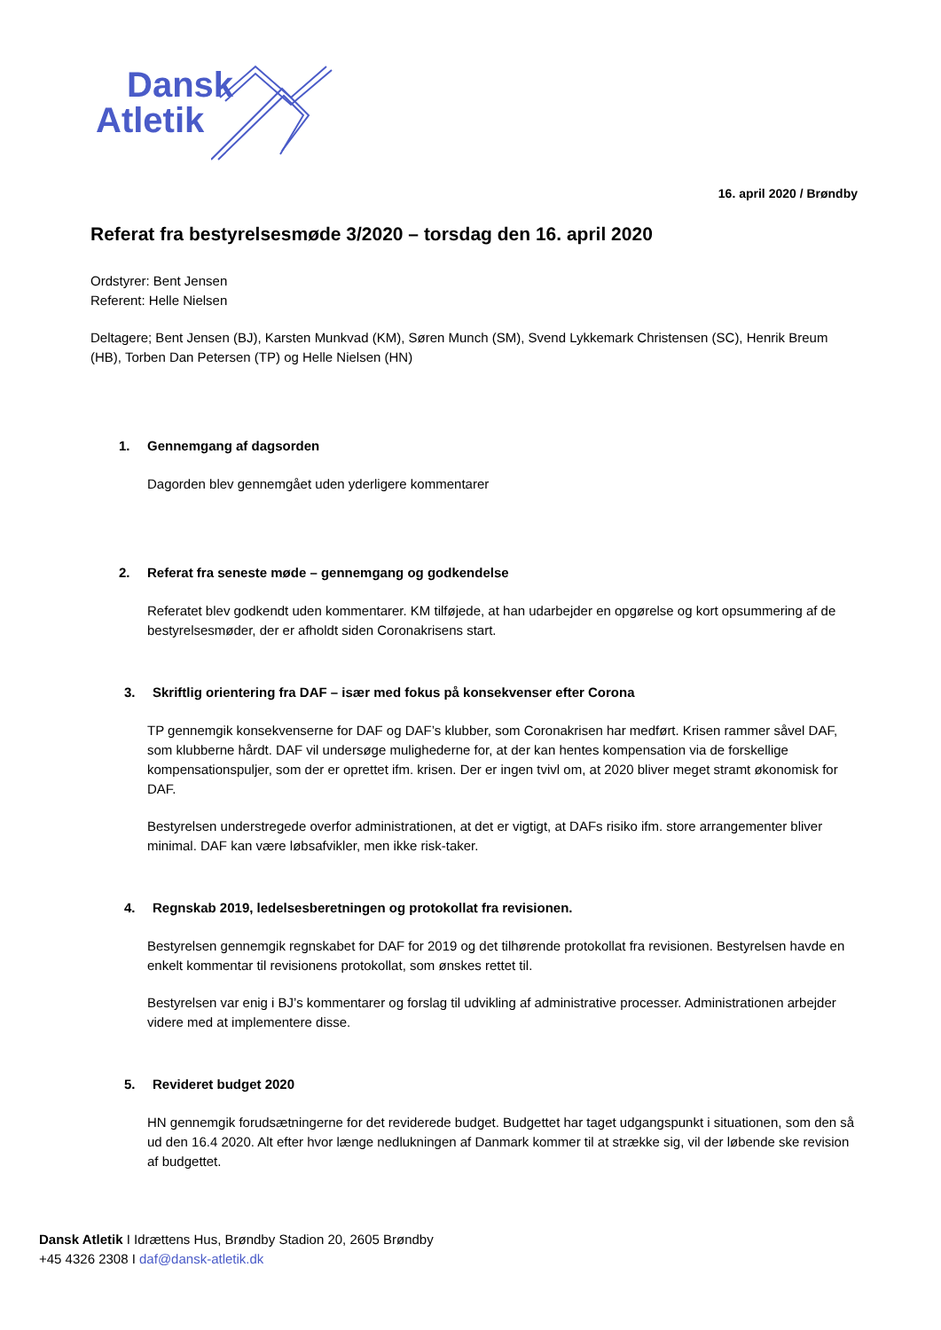Dansk
Atletik
16. april 2020 / Brøndby
Referat fra bestyrelsesmøde 3/2020 – torsdag den 16. april 2020
Ordstyrer: Bent Jensen
Referent: Helle Nielsen
Deltagere; Bent Jensen (BJ), Karsten Munkvad (KM), Søren Munch (SM), Svend Lykkemark Christensen (SC), Henrik Breum (HB), Torben Dan Petersen (TP) og Helle Nielsen (HN)
1. Gennemgang af dagsorden
Dagorden blev gennemgået uden yderligere kommentarer
2. Referat fra seneste møde – gennemgang og godkendelse
Referatet blev godkendt uden kommentarer. KM tilføjede, at han udarbejder en opgørelse og kort opsummering af de bestyrelsesmøder, der er afholdt siden Coronakrisens start.
3. Skriftlig orientering fra DAF – især med fokus på konsekvenser efter Corona
TP gennemgik konsekvenserne for DAF og DAF’s klubber, som Coronakrisen har medført. Krisen rammer såvel DAF, som klubberne hårdt. DAF vil undersøge mulighederne for, at der kan hentes kompensation via de forskellige kompensationspuljer, som der er oprettet ifm. krisen. Der er ingen tvivl om, at 2020 bliver meget stramt økonomisk for DAF.
Bestyrelsen understregede overfor administrationen, at det er vigtigt, at DAFs risiko ifm. store arrangementer bliver minimal. DAF kan være løbsafvikler, men ikke risk-taker.
4. Regnskab 2019, ledelsesberetningen og protokollat fra revisionen.
Bestyrelsen gennemgik regnskabet for DAF for 2019 og det tilhørende protokollat fra revisionen. Bestyrelsen havde en enkelt kommentar til revisionens protokollat, som ønskes rettet til.
Bestyrelsen var enig i BJ’s kommentarer og forslag til udvikling af administrative processer. Administrationen arbejder videre med at implementere disse.
5. Revideret budget 2020
HN gennemgik forudsætningerne for det reviderede budget. Budgettet har taget udgangspunkt i situationen, som den så ud den 16.4 2020. Alt efter hvor længe nedlukningen af Danmark kommer til at strække sig, vil der løbende ske revision af budgettet.
Dansk Atletik I Idrættens Hus, Brøndby Stadion 20, 2605 Brøndby
+45 4326 2308 I daf@dansk-atletik.dk